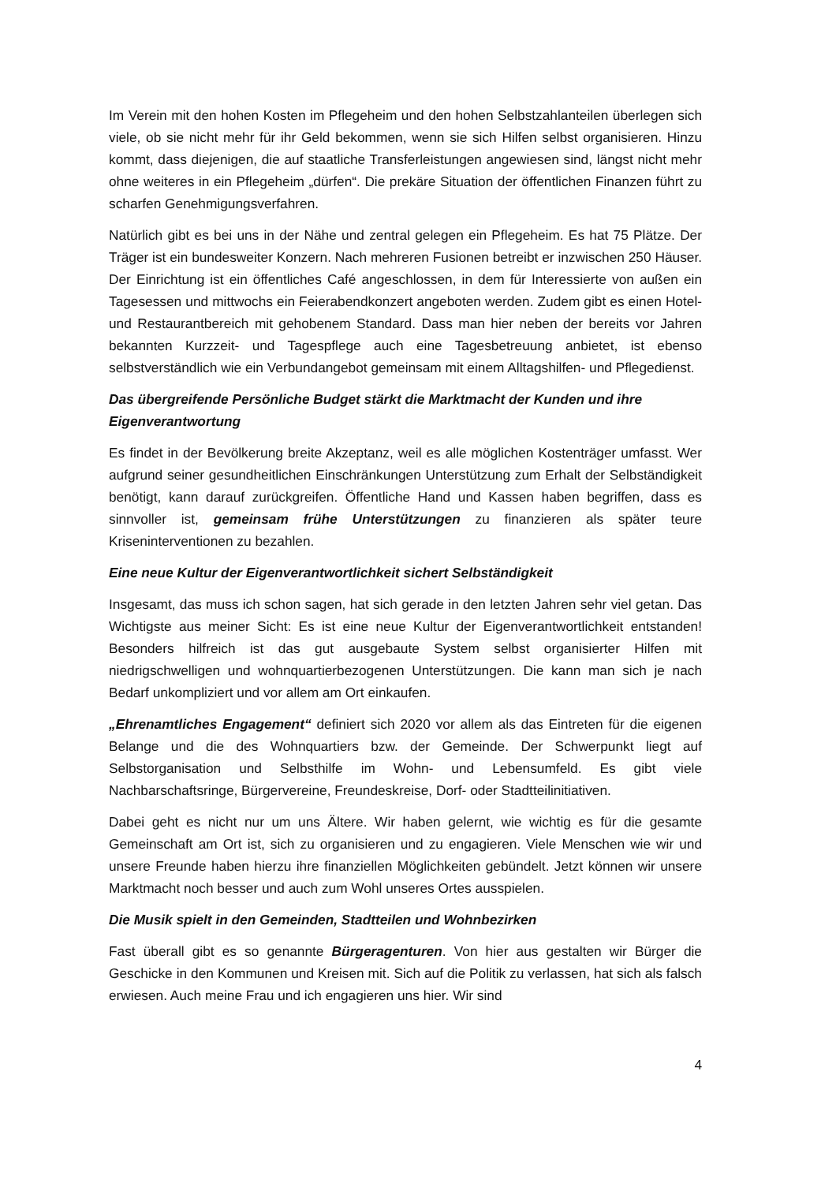Im Verein mit den hohen Kosten im Pflegeheim und den hohen Selbstzahlanteilen überlegen sich viele, ob sie nicht mehr für ihr Geld bekommen, wenn sie sich Hilfen selbst organisieren. Hinzu kommt, dass diejenigen, die auf staatliche Transferleistungen angewiesen sind, längst nicht mehr ohne weiteres in ein Pflegeheim „dürfen“. Die prekäre Situation der öffentlichen Finanzen führt zu scharfen Genehmigungsverfahren.
Natürlich gibt es bei uns in der Nähe und zentral gelegen ein Pflegeheim. Es hat 75 Plätze. Der Träger ist ein bundesweiter Konzern. Nach mehreren Fusionen betreibt er inzwischen 250 Häuser. Der Einrichtung ist ein öffentliches Café angeschlossen, in dem für Interessierte von außen ein Tagesessen und mittwochs ein Feierabendkonzert angeboten werden. Zudem gibt es einen Hotel- und Restaurantbereich mit gehobenem Standard. Dass man hier neben der bereits vor Jahren bekannten Kurzzeit- und Tagespflege auch eine Tagesbetreuung anbietet, ist ebenso selbstverständlich wie ein Verbundangebot gemeinsam mit einem Alltagshilfen- und Pflegedienst.
Das übergreifende Persönliche Budget stärkt die Marktmacht der Kunden und ihre Eigenverantwortung
Es findet in der Bevölkerung breite Akzeptanz, weil es alle möglichen Kostenträger umfasst. Wer aufgrund seiner gesundheitlichen Einschränkungen Unterstützung zum Erhalt der Selbständigkeit benötigt, kann darauf zurückgreifen. Öffentliche Hand und Kassen haben begriffen, dass es sinnvoller ist, gemeinsam frühe Unterstützungen zu finanzieren als später teure Kriseninterventionen zu bezahlen.
Eine neue Kultur der Eigenverantwortlichkeit sichert Selbständigkeit
Insgesamt, das muss ich schon sagen, hat sich gerade in den letzten Jahren sehr viel getan. Das Wichtigste aus meiner Sicht: Es ist eine neue Kultur der Eigenverantwortlichkeit entstanden! Besonders hilfreich ist das gut ausgebaute System selbst organisierter Hilfen mit niedrigschwelligen und wohnquartierbezogenen Unterstützungen. Die kann man sich je nach Bedarf unkompliziert und vor allem am Ort einkaufen.
„Ehrenamtliches Engagement“ definiert sich 2020 vor allem als das Eintreten für die eigenen Belange und die des Wohnquartiers bzw. der Gemeinde. Der Schwerpunkt liegt auf Selbstorganisation und Selbsthilfe im Wohn- und Lebensumfeld. Es gibt viele Nachbarschaftsringe, Bürgervereine, Freundeskreise, Dorf- oder Stadtteilinitiativen.
Dabei geht es nicht nur um uns Ältere. Wir haben gelernt, wie wichtig es für die gesamte Gemeinschaft am Ort ist, sich zu organisieren und zu engagieren. Viele Menschen wie wir und unsere Freunde haben hierzu ihre finanziellen Möglichkeiten gebündelt. Jetzt können wir unsere Marktmacht noch besser und auch zum Wohl unseres Ortes ausspielen.
Die Musik spielt in den Gemeinden, Stadtteilen und Wohnbezirken
Fast überall gibt es so genannte Bürgeragenturen. Von hier aus gestalten wir Bürger die Geschicke in den Kommunen und Kreisen mit. Sich auf die Politik zu verlassen, hat sich als falsch erwiesen. Auch meine Frau und ich engagieren uns hier. Wir sind
4